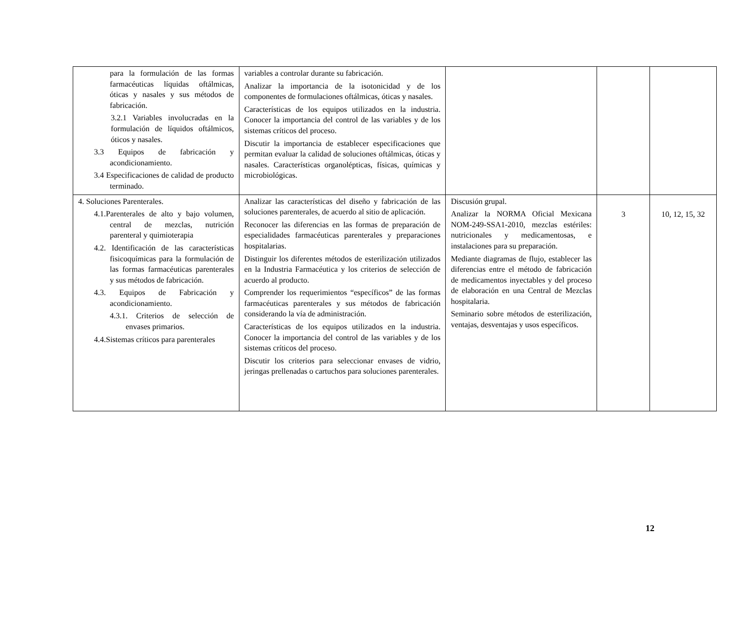| para la formulación de las formas farmacéuticas líquidas oftálmicas, óticas y nasales y sus métodos de fabricación. 3.2.1 Variables involucradas en la formulación de líquidos oftálmicos, óticos y nasales. 3.3 Equipos de fabricación y acondicionamiento. 3.4 Especificaciones de calidad de producto terminado. | variables a controlar durante su fabricación. Analizar la importancia de la isotonicidad y de los componentes de formulaciones oftálmicas, óticas y nasales. Características de los equipos utilizados en la industria. Conocer la importancia del control de las variables y de los sistemas críticos del proceso. Discutir la importancia de establecer especificaciones que permitan evaluar la calidad de soluciones oftálmicas, óticas y nasales. Características organolépticas, físicas, químicas y microbiológicas. | | | |
| 4. Soluciones Parenterales. 4.1.Parenterales de alto y bajo volumen, central de mezclas, nutrición parenteral y quimioterapia 4.2. Identificación de las características fisicoquímicas para la formulación de las formas farmacéuticas parenterales y sus métodos de fabricación. 4.3. Equipos de Fabricación y acondicionamiento. 4.3.1. Criterios de selección de envases primarios. 4.4.Sistemas críticos para parenterales | Analizar las características del diseño y fabricación de las soluciones parenterales, de acuerdo al sitio de aplicación. Reconocer las diferencias en las formas de preparación de especialidades farmacéuticas parenterales y preparaciones hospitalarias. Distinguir los diferentes métodos de esterilización utilizados en la Industria Farmacéutica y los criterios de selección de acuerdo al producto. Comprender los requerimientos “específicos” de las formas farmacéuticas parenterales y sus métodos de fabricación considerando la vía de administración. Características de los equipos utilizados en la industria. Conocer la importancia del control de las variables y de los sistemas críticos del proceso. Discutir los criterios para seleccionar envases de vidrio, jeringas prellenadas o cartuchos para soluciones parenterales. | Discusión grupal. Analizar la NORMA Oficial Mexicana NOM-249-SSA1-2010, mezclas estériles: nutricionales y medicamentosas, e instalaciones para su preparación. Mediante diagramas de flujo, establecer las diferencias entre el método de fabricación de medicamentos inyectables y del proceso de elaboración en una Central de Mezclas hospitalaria. Seminario sobre métodos de esterilización, ventajas, desventajas y usos específicos. | 3 | 10, 12, 15, 32 |
12